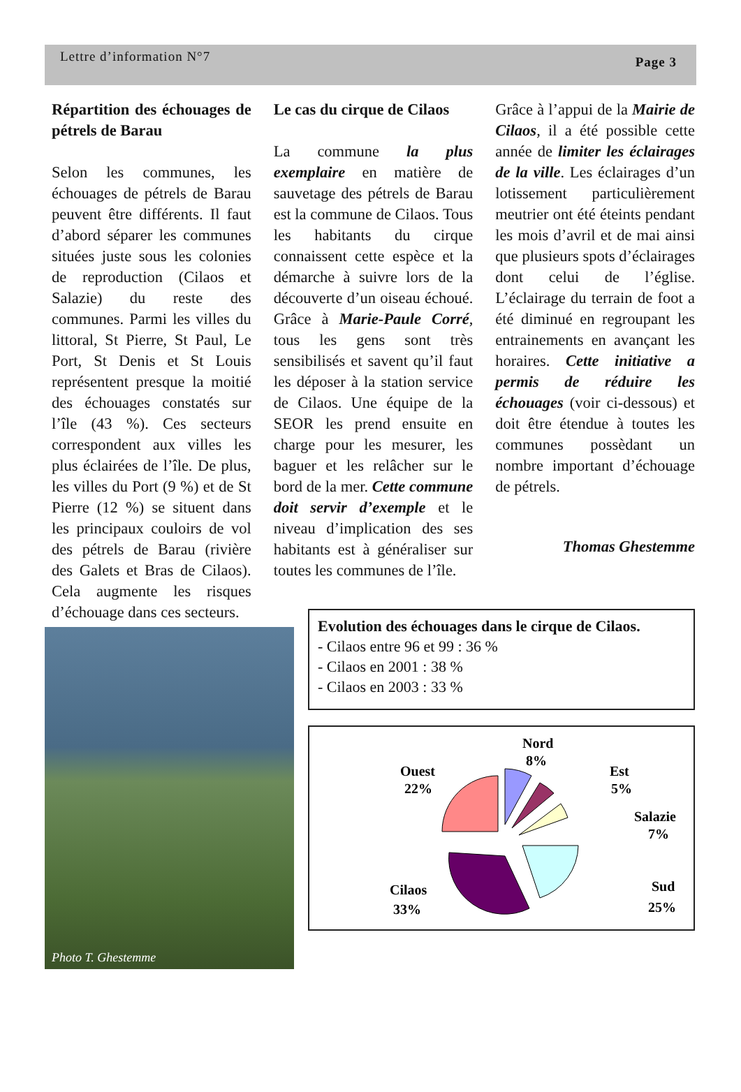Lettre d’information N°7 Page 3
Répartition des échouages de pétrels de Barau
Selon les communes, les échouages de pétrels de Barau peuvent être différents. Il faut d’abord séparer les communes situées juste sous les colonies de reproduction (Cilaos et Salazie) du reste des communes. Parmi les villes du littoral, St Pierre, St Paul, Le Port, St Denis et St Louis représentent presque la moitié des échouages constatés sur l’île (43 %). Ces secteurs correspondent aux villes les plus éclairées de l’île. De plus, les villes du Port (9 %) et de St Pierre (12 %) se situent dans les principaux couloirs de vol des pétrels de Barau (rivière des Galets et Bras de Cilaos). Cela augmente les risques d’échouage dans ces secteurs.
Le cas du cirque de Cilaos
La commune la plus exemplaire en matière de sauvetage des pétrels de Barau est la commune de Cilaos. Tous les habitants du cirque connaissent cette espèce et la démarche à suivre lors de la découverte d’un oiseau échoué. Grâce à Marie-Paule Corré, tous les gens sont très sensibilisés et savent qu’il faut les déposer à la station service de Cilaos. Une équipe de la SEOR les prend ensuite en charge pour les mesurer, les baguer et les relâcher sur le bord de la mer. Cette commune doit servir d’exemple et le niveau d’implication des ses habitants est à généraliser sur toutes les communes de l’île.
Grâce à l’appui de la Mairie de Cilaos, il a été possible cette année de limiter les éclairages de la ville. Les éclairages d’un lotissement particulièrement meutrier ont été éteints pendant les mois d’avril et de mai ainsi que plusieurs spots d’éclairages dont celui de l’église. L’éclairage du terrain de foot a été diminué en regroupant les entrainements en avançant les horaires. Cette initiative a permis de réduire les échouages (voir ci-dessous) et doit être étendue à toutes les communes possèdant un nombre important d’échouage de pétrels.
Thomas Ghestemme
Photo T. Ghestemme
Evolution des échouages dans le cirque de Cilaos.
- Cilaos entre 96 et 99 : 36 %
- Cilaos en 2001 : 38 %
- Cilaos en 2003 : 33 %
Nord
8%
Ouest
22%
Est
5%
Salazie
7%
Sud
25%
Cilaos
33%